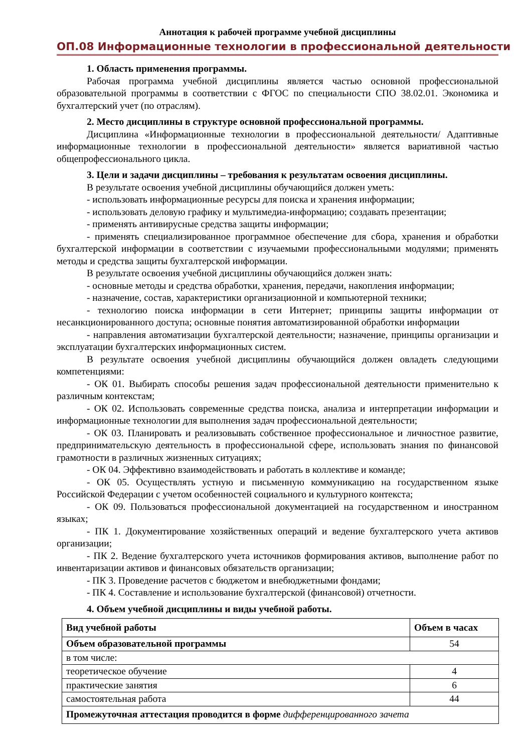Аннотация к рабочей программе учебной дисциплины
ОП.08 Информационные технологии в профессиональной деятельности
1. Область применения программы.
Рабочая программа учебной дисциплины является частью основной профессиональной образовательной программы в соответствии с ФГОС по специальности СПО 38.02.01. Экономика и бухгалтерский учет (по отраслям).
2. Место дисциплины в структуре основной профессиональной программы.
Дисциплина «Информационные технологии в профессиональной деятельности/ Адаптивные информационные технологии в профессиональной деятельности» является вариативной частью общепрофессионального цикла.
3. Цели и задачи дисциплины – требования к результатам освоения дисциплины.
В результате освоения учебной дисциплины обучающийся должен уметь:
- использовать информационные ресурсы для поиска и хранения информации;
- использовать деловую графику и мультимедиа-информацию; создавать презентации;
- применять антивирусные средства защиты информации;
- применять специализированное программное обеспечение для сбора, хранения и обработки бухгалтерской информации в соответствии с изучаемыми профессиональными модулями; применять методы и средства защиты бухгалтерской информации.
В результате освоения учебной дисциплины обучающийся должен знать:
- основные методы и средства обработки, хранения, передачи, накопления информации;
- назначение, состав, характеристики организационной и компьютерной техники;
- технологию поиска информации в сети Интернет; принципы защиты информации от несанкционированного доступа; основные понятия автоматизированной обработки информации
- направления автоматизации бухгалтерской деятельности; назначение, принципы организации и эксплуатации бухгалтерских информационных систем.
В результате освоения учебной дисциплины обучающийся должен овладеть следующими компетенциями:
- ОК 01. Выбирать способы решения задач профессиональной деятельности применительно к различным контекстам;
- ОК 02. Использовать современные средства поиска, анализа и интерпретации информации и информационные технологии для выполнения задач профессиональной деятельности;
- ОК 03. Планировать и реализовывать собственное профессиональное и личностное развитие, предпринимательскую деятельность в профессиональной сфере, использовать знания по финансовой грамотности в различных жизненных ситуациях;
- ОК 04. Эффективно взаимодействовать и работать в коллективе и команде;
- ОК 05. Осуществлять устную и письменную коммуникацию на государственном языке Российской Федерации с учетом особенностей социального и культурного контекста;
- ОК 09. Пользоваться профессиональной документацией на государственном и иностранном языках;
- ПК 1. Документирование хозяйственных операций и ведение бухгалтерского учета активов организации;
- ПК 2. Ведение бухгалтерского учета источников формирования активов, выполнение работ по инвентаризации активов и финансовых обязательств организации;
- ПК 3. Проведение расчетов с бюджетом и внебюджетными фондами;
- ПК 4. Составление и использование бухгалтерской (финансовой) отчетности.
4. Объем учебной дисциплины и виды учебной работы.
| Вид учебной работы | Объем в часах |
| --- | --- |
| Объем образовательной программы | 54 |
| в том числе: | |
| теоретическое обучение | 4 |
| практические занятия | 6 |
| самостоятельная работа | 44 |
| Промежуточная аттестация проводится в форме дифференцированного зачета | |